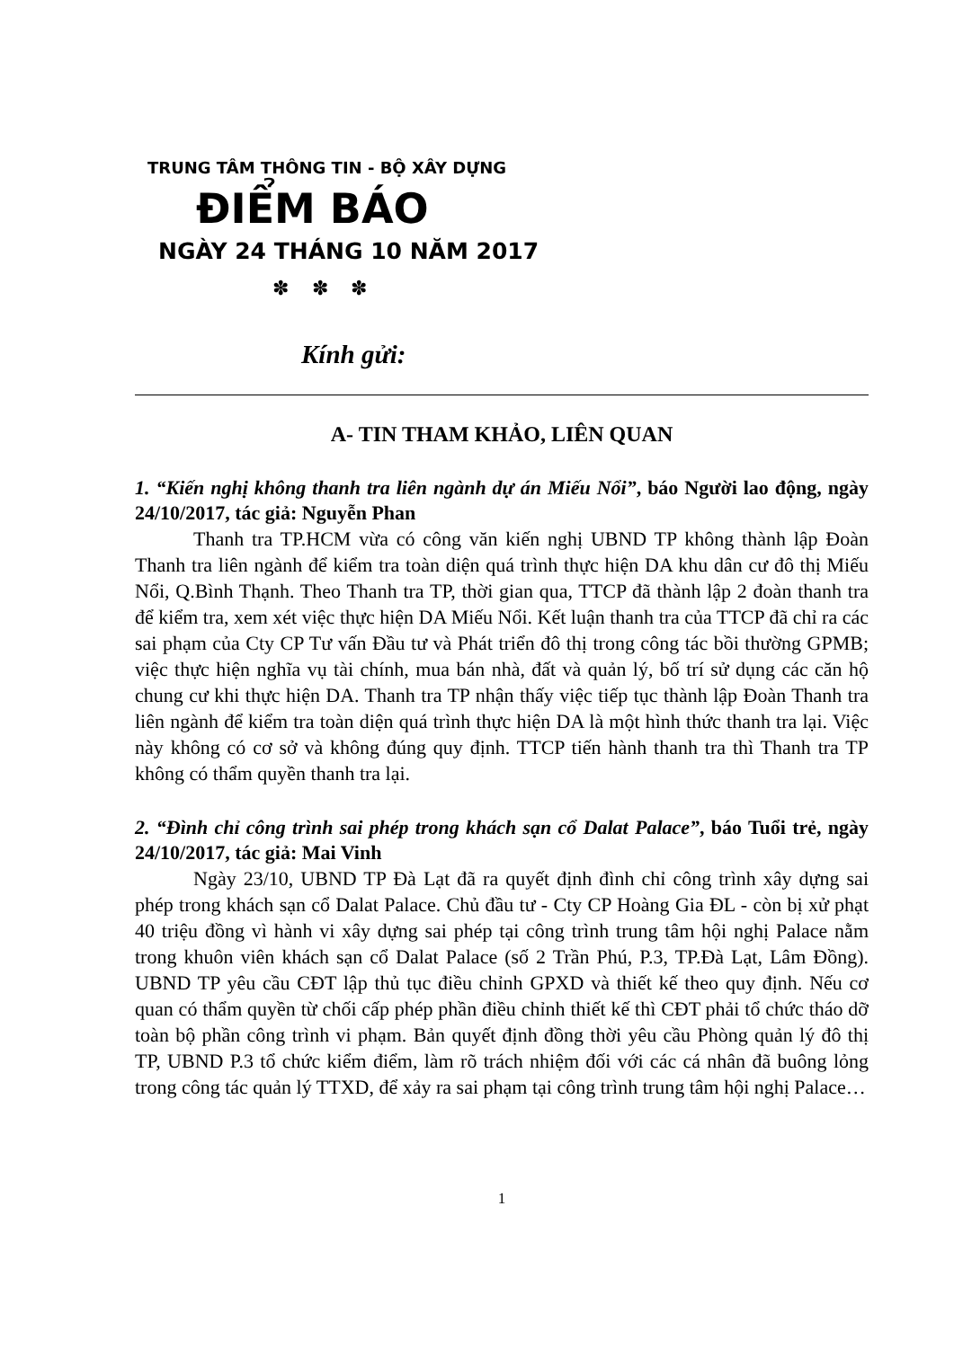TRUNG TÂM THÔNG TIN - BỘ XÂY DỰNG
ĐIỂM BÁO
NGÀY 24 THÁNG 10 NĂM 2017
✽ ✽ ✽
Kính gửi:
A- TIN THAM KHẢO, LIÊN QUAN
1. “Kiến nghị không thanh tra liên ngành dự án Miếu Nổi”, báo Người lao động, ngày 24/10/2017, tác giả: Nguyễn Phan
Thanh tra TP.HCM vừa có công văn kiến nghị UBND TP không thành lập Đoàn Thanh tra liên ngành để kiểm tra toàn diện quá trình thực hiện DA khu dân cư đô thị Miếu Nổi, Q.Bình Thạnh. Theo Thanh tra TP, thời gian qua, TTCP đã thành lập 2 đoàn thanh tra để kiểm tra, xem xét việc thực hiện DA Miếu Nổi. Kết luận thanh tra của TTCP đã chỉ ra các sai phạm của Cty CP Tư vấn Đầu tư và Phát triển đô thị trong công tác bồi thường GPMB; việc thực hiện nghĩa vụ tài chính, mua bán nhà, đất và quản lý, bố trí sử dụng các căn hộ chung cư khi thực hiện DA. Thanh tra TP nhận thấy việc tiếp tục thành lập Đoàn Thanh tra liên ngành để kiểm tra toàn diện quá trình thực hiện DA là một hình thức thanh tra lại. Việc này không có cơ sở và không đúng quy định. TTCP tiến hành thanh tra thì Thanh tra TP không có thẩm quyền thanh tra lại.
2. “Đình chỉ công trình sai phép trong khách sạn cổ Dalat Palace”, báo Tuổi trẻ, ngày 24/10/2017, tác giả: Mai Vinh
Ngày 23/10, UBND TP Đà Lạt đã ra quyết định đình chỉ công trình xây dựng sai phép trong khách sạn cổ Dalat Palace. Chủ đầu tư - Cty CP Hoàng Gia ĐL - còn bị xử phạt 40 triệu đồng vì hành vi xây dựng sai phép tại công trình trung tâm hội nghị Palace nằm trong khuôn viên khách sạn cổ Dalat Palace (số 2 Trần Phú, P.3, TP.Đà Lạt, Lâm Đồng). UBND TP yêu cầu CĐT lập thủ tục điều chỉnh GPXD và thiết kế theo quy định. Nếu cơ quan có thẩm quyền từ chối cấp phép phần điều chỉnh thiết kế thì CĐT phải tổ chức tháo dỡ toàn bộ phần công trình vi phạm. Bản quyết định đồng thời yêu cầu Phòng quản lý đô thị TP, UBND P.3 tổ chức kiểm điểm, làm rõ trách nhiệm đối với các cá nhân đã buông lỏng trong công tác quản lý TTXD, để xảy ra sai phạm tại công trình trung tâm hội nghị Palace…
1